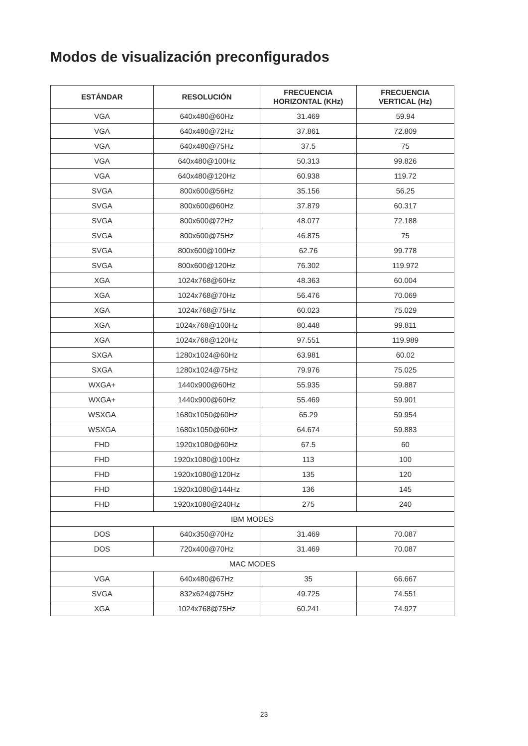Modos de visualización preconfigurados
| ESTÁNDAR | RESOLUCIÓN | FRECUENCIA HORIZONTAL (KHz) | FRECUENCIA VERTICAL (Hz) |
| --- | --- | --- | --- |
| VGA | 640x480@60Hz | 31.469 | 59.94 |
| VGA | 640x480@72Hz | 37.861 | 72.809 |
| VGA | 640x480@75Hz | 37.5 | 75 |
| VGA | 640x480@100Hz | 50.313 | 99.826 |
| VGA | 640x480@120Hz | 60.938 | 119.72 |
| SVGA | 800x600@56Hz | 35.156 | 56.25 |
| SVGA | 800x600@60Hz | 37.879 | 60.317 |
| SVGA | 800x600@72Hz | 48.077 | 72.188 |
| SVGA | 800x600@75Hz | 46.875 | 75 |
| SVGA | 800x600@100Hz | 62.76 | 99.778 |
| SVGA | 800x600@120Hz | 76.302 | 119.972 |
| XGA | 1024x768@60Hz | 48.363 | 60.004 |
| XGA | 1024x768@70Hz | 56.476 | 70.069 |
| XGA | 1024x768@75Hz | 60.023 | 75.029 |
| XGA | 1024x768@100Hz | 80.448 | 99.811 |
| XGA | 1024x768@120Hz | 97.551 | 119.989 |
| SXGA | 1280x1024@60Hz | 63.981 | 60.02 |
| SXGA | 1280x1024@75Hz | 79.976 | 75.025 |
| WXGA+ | 1440x900@60Hz | 55.935 | 59.887 |
| WXGA+ | 1440x900@60Hz | 55.469 | 59.901 |
| WSXGA | 1680x1050@60Hz | 65.29 | 59.954 |
| WSXGA | 1680x1050@60Hz | 64.674 | 59.883 |
| FHD | 1920x1080@60Hz | 67.5 | 60 |
| FHD | 1920x1080@100Hz | 113 | 100 |
| FHD | 1920x1080@120Hz | 135 | 120 |
| FHD | 1920x1080@144Hz | 136 | 145 |
| FHD | 1920x1080@240Hz | 275 | 240 |
| IBM MODES | | | |
| DOS | 640x350@70Hz | 31.469 | 70.087 |
| DOS | 720x400@70Hz | 31.469 | 70.087 |
| MAC MODES | | | |
| VGA | 640x480@67Hz | 35 | 66.667 |
| SVGA | 832x624@75Hz | 49.725 | 74.551 |
| XGA | 1024x768@75Hz | 60.241 | 74.927 |
23